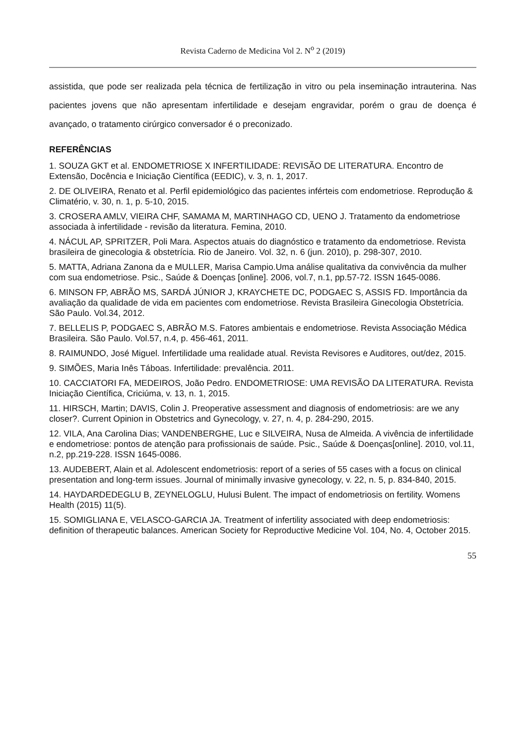Revista Caderno de Medicina Vol 2. N<sup>o</sup> 2 (2019)
assistida, que pode ser realizada pela técnica de fertilização in vitro ou pela inseminação intrauterina. Nas pacientes jovens que não apresentam infertilidade e desejam engravidar, porém o grau de doença é avançado, o tratamento cirúrgico conversador é o preconizado.
REFERÊNCIAS
1. SOUZA GKT et al. ENDOMETRIOSE X INFERTILIDADE: REVISÃO DE LITERATURA. Encontro de Extensão, Docência e Iniciação Científica (EEDIC), v. 3, n. 1, 2017.
2. DE OLIVEIRA, Renato et al. Perfil epidemiológico das pacientes inférteis com endometriose. Reprodução & Climatério, v. 30, n. 1, p. 5-10, 2015.
3. CROSERA AMLV, VIEIRA CHF, SAMAMA M, MARTINHAGO CD, UENO J. Tratamento da endometriose associada à infertilidade - revisão da literatura. Femina, 2010.
4. NÁCUL AP, SPRITZER, Poli Mara. Aspectos atuais do diagnóstico e tratamento da endometriose. Revista brasileira de ginecologia & obstetrícia. Rio de Janeiro. Vol. 32, n. 6 (jun. 2010), p. 298-307, 2010.
5. MATTA, Adriana Zanona da e MULLER, Marisa Campio.Uma análise qualitativa da convivência da mulher com sua endometriose. Psic., Saúde & Doenças [online]. 2006, vol.7, n.1, pp.57-72. ISSN 1645-0086.
6. MINSON FP, ABRÃO MS, SARDÁ JÚNIOR J, KRAYCHETE DC, PODGAEC S, ASSIS FD. Importância da avaliação da qualidade de vida em pacientes com endometriose. Revista Brasileira Ginecologia Obstetrícia. São Paulo. Vol.34, 2012.
7. BELLELIS P, PODGAEC S, ABRÃO M.S. Fatores ambientais e endometriose. Revista Associação Médica Brasileira. São Paulo. Vol.57, n.4, p. 456-461, 2011.
8. RAIMUNDO, José Miguel. Infertilidade uma realidade atual. Revista Revisores e Auditores, out/dez, 2015.
9. SIMÕES, Maria Inês Táboas. Infertilidade: prevalência. 2011.
10. CACCIATORI FA, MEDEIROS, João Pedro. ENDOMETRIOSE: UMA REVISÃO DA LITERATURA. Revista Iniciação Científica, Criciúma, v. 13, n. 1, 2015.
11. HIRSCH, Martin; DAVIS, Colin J. Preoperative assessment and diagnosis of endometriosis: are we any closer?. Current Opinion in Obstetrics and Gynecology, v. 27, n. 4, p. 284-290, 2015.
12. VILA, Ana Carolina Dias; VANDENBERGHE, Luc e SILVEIRA, Nusa de Almeida. A vivência de infertilidade e endometriose: pontos de atenção para profissionais de saúde. Psic., Saúde & Doenças[online]. 2010, vol.11, n.2, pp.219-228. ISSN 1645-0086.
13. AUDEBERT, Alain et al. Adolescent endometriosis: report of a series of 55 cases with a focus on clinical presentation and long-term issues. Journal of minimally invasive gynecology, v. 22, n. 5, p. 834-840, 2015.
14. HAYDARDEDEGLU B, ZEYNELOGLU, Hulusi Bulent. The impact of endometriosis on fertility. Womens Health (2015) 11(5).
15. SOMIGLIANA E, VELASCO-GARCIA JA. Treatment of infertility associated with deep endometriosis: definition of therapeutic balances. American Society for Reproductive Medicine Vol. 104, No. 4, October 2015.
55